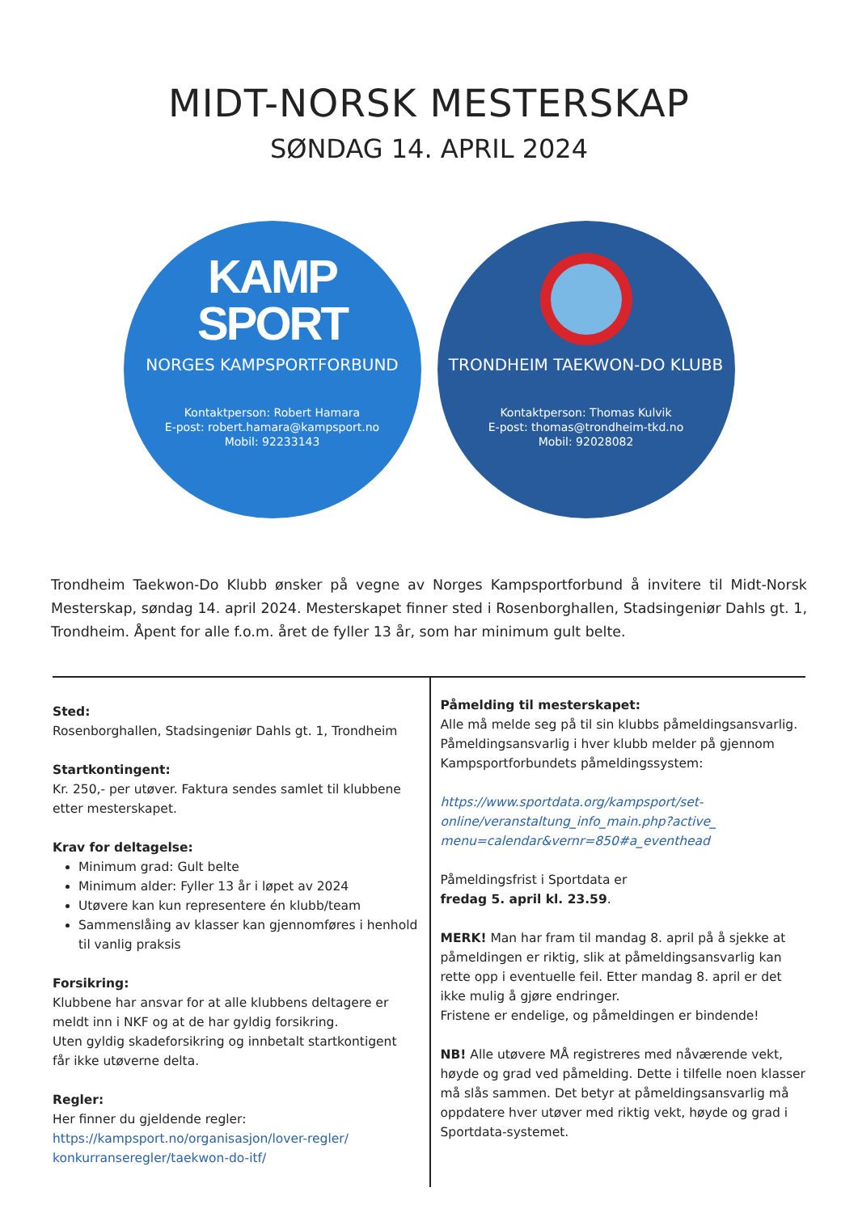MIDT-NORSK MESTERSKAP
SØNDAG 14. APRIL 2024
KAMP
SPORT
NORGES KAMPSPORTFORBUND
Kontaktperson: Robert Hamara
E-post: robert.hamara@kampsport.no
Mobil: 92233143
TRONDHEIM TAEKWON-DO KLUBB
Kontaktperson: Thomas Kulvik
E-post: thomas@trondheim-tkd.no
Mobil: 92028082
Trondheim Taekwon-Do Klubb ønsker på vegne av Norges Kampsportforbund å invitere til Midt-Norsk Mesterskap, søndag 14. april 2024. Mesterskapet finner sted i Rosenborghallen, Stadsingeniør Dahls gt. 1, Trondheim. Åpent for alle f.o.m. året de fyller 13 år, som har minimum gult belte.
Sted:
Rosenborghallen, Stadsingeniør Dahls gt. 1, Trondheim
Startkontingent:
Kr. 250,- per utøver. Faktura sendes samlet til klubbene etter mesterskapet.
Krav for deltagelse:
Minimum grad: Gult belte
Minimum alder: Fyller 13 år i løpet av 2024
Utøvere kan kun representere én klubb/team
Sammenslåing av klasser kan gjennomføres i henhold til vanlig praksis
Forsikring:
Klubbene har ansvar for at alle klubbens deltagere er meldt inn i NKF og at de har gyldig forsikring.
Uten gyldig skadeforsikring og innbetalt startkontigent får ikke utøverne delta.
Regler:
Her finner du gjeldende regler:
https://kampsport.no/organisasjon/lover-regler/ konkurranseregler/taekwon-do-itf/
Påmelding til mesterskapet:
Alle må melde seg på til sin klubbs påmeldingsansvarlig. Påmeldingsansvarlig i hver klubb melder på gjennom Kampsportforbundets påmeldingssystem:
https://www.sportdata.org/kampsport/set-online/veranstaltung_info_main.php?active_ menu=calendar&vernr=850#a_eventhead
Påmeldingsfrist i Sportdata er
fredag 5. april kl. 23.59.
MERK! Man har fram til mandag 8. april på å sjekke at påmeldingen er riktig, slik at påmeldingsansvarlig kan rette opp i eventuelle feil. Etter mandag 8. april er det ikke mulig å gjøre endringer.
Fristene er endelige, og påmeldingen er bindende!
NB! Alle utøvere MÅ registreres med nåværende vekt, høyde og grad ved påmelding. Dette i tilfelle noen klasser må slås sammen. Det betyr at påmeldingsansvarlig må oppdatere hver utøver med riktig vekt, høyde og grad i Sportdata-systemet.